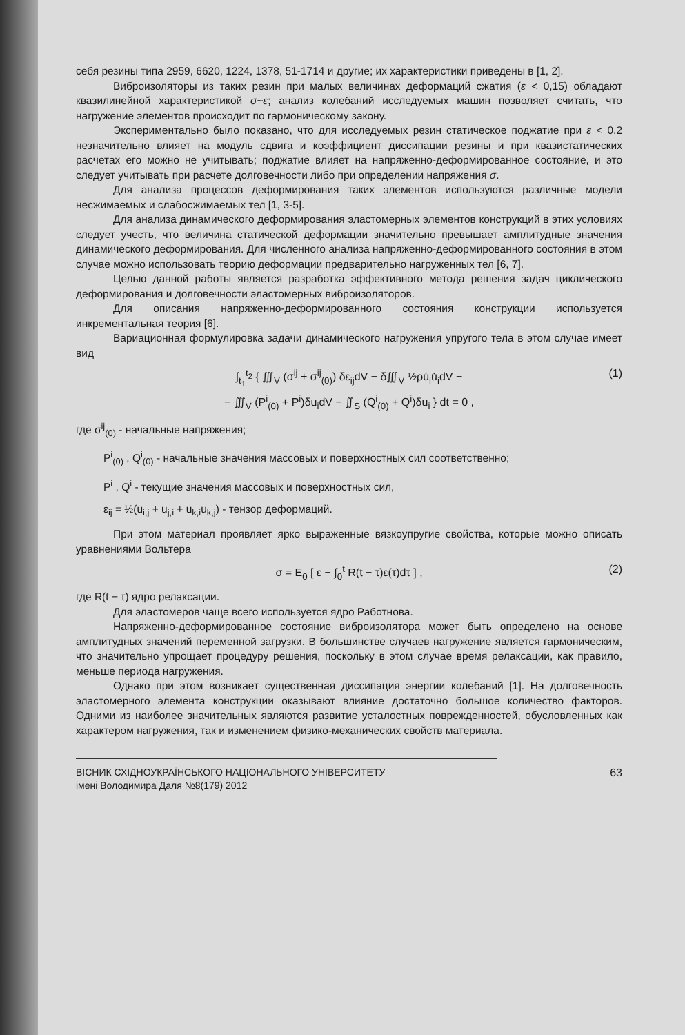себя резины типа 2959, 6620, 1224, 1378, 51-1714 и другие; их характеристики приведены в [1, 2].
Виброизоляторы из таких резин при малых величинах деформаций сжатия (ε < 0,15) обладают квазилинейной характеристикой σ~ε; анализ колебаний исследуемых машин позволяет считать, что нагружение элементов происходит по гармоническому закону.
Экспериментально было показано, что для исследуемых резин статическое поджатие при ε < 0,2 незначительно влияет на модуль сдвига и коэффициент диссипации резины и при квазистатических расчетах его можно не учитывать; поджатие влияет на напряженно-деформированное состояние, и это следует учитывать при расчете долговечности либо при определении напряжения σ.
Для анализа процессов деформирования таких элементов используются различные модели несжимаемых и слабосжимаемых тел [1, 3-5].
Для анализа динамического деформирования эластомерных элементов конструкций в этих условиях следует учесть, что величина статической деформации значительно превышает амплитудные значения динамического деформирования. Для численного анализа напряженно-деформированного состояния в этом случае можно использовать теорию деформации предварительно нагруженных тел [6, 7].
Целью данной работы является разработка эффективного метода решения задач циклического деформирования и долговечности эластомерных виброизоляторов.
Для описания напряженно-деформированного состояния конструкции используется инкрементальная теория [6].
Вариационная формулировка задачи динамического нагружения упругого тела в этом случае имеет вид
∫<sub>t<sub>1</sub></sub><sup>t<sub>2</sub></sup> { ∭<sub>V</sub> (σ<sup>ij</sup> + σ<sup>ij</sup><sub>(0)</sub>) δε<sub>ij</sub>dV − δ∭<sub>V</sub> ½ρu̇<sub>i</sub>u̇<sub>i</sub>dV −
− ∭<sub>V</sub> (P<sup>i</sup><sub>(0)</sub> + P<sup>i</sup>)δu<sub>i</sub>dV − ∬<sub>S</sub> (Q<sup>i</sup><sub>(0)</sub> + Q<sup>i</sup>)δu<sub>i</sub> } dt = 0 ,
(1)
где σ<sup>ij</sup><sub>(0)</sub> - начальные напряжения;
P<sup>i</sup><sub>(0)</sub> , Q<sup>i</sup><sub>(0)</sub> - начальные значения массовых и поверхностных сил соответственно;
P<sup>i</sup> , Q<sup>i</sup> - текущие значения массовых и поверхностных сил,
ε<sub>ij</sub> = ½(u<sub>i,j</sub> + u<sub>j,i</sub> + u<sub>k,i</sub>u<sub>k,j</sub>) - тензор деформаций.
При этом материал проявляет ярко выраженные вязкоупругие свойства, которые можно описать уравнениями Вольтера
σ = E<sub>0</sub> [ ε − ∫<sub>0</sub><sup>t</sup> R(t − τ)ε(τ)dτ ] , (2)
где R(t − τ) ядро релаксации.
Для эластомеров чаще всего используется ядро Работнова.
Напряженно-деформированное состояние виброизолятора может быть определено на основе амплитудных значений переменной загрузки. В большинстве случаев нагружение является гармоническим, что значительно упрощает процедуру решения, поскольку в этом случае время релаксации, как правило, меньше периода нагружения.
Однако при этом возникает существенная диссипация энергии колебаний [1]. На долговечность эластомерного элемента конструкции оказывают влияние достаточно большое количество факторов. Одними из наиболее значительных являются развитие усталостных поврежденностей, обусловленных как характером нагружения, так и изменением физико-механических свойств материала.
ВІСНИК СХІДНОУКРАЇНСЬКОГО НАЦІОНАЛЬНОГО УНІВЕРСИТЕТУ
імені Володимира Даля №8(179) 2012
63